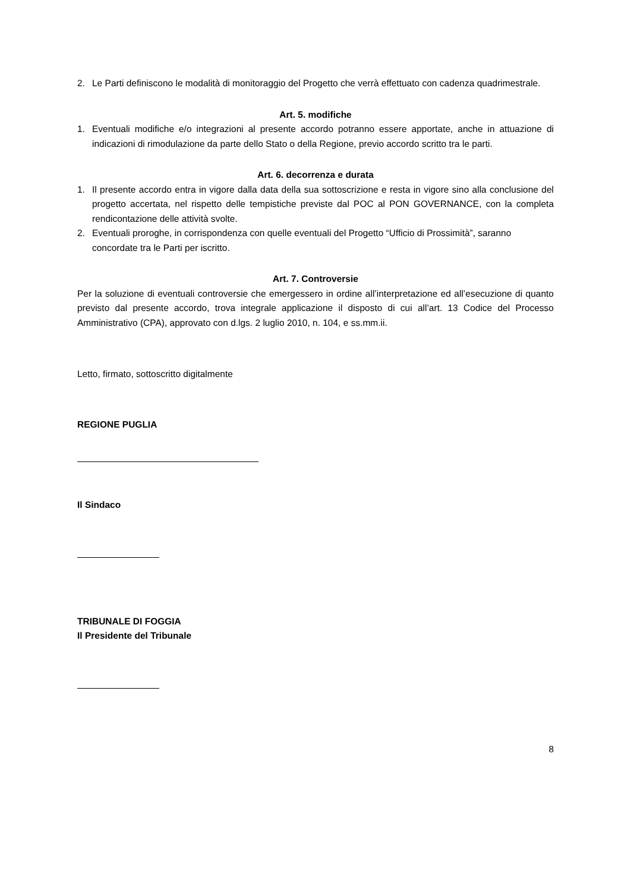2. Le Parti definiscono le modalità di monitoraggio del Progetto che verrà effettuato con cadenza quadrimestrale.
Art. 5. modifiche
1. Eventuali modifiche e/o integrazioni al presente accordo potranno essere apportate, anche in attuazione di indicazioni di rimodulazione da parte dello Stato o della Regione, previo accordo scritto tra le parti.
Art. 6. decorrenza e durata
1. Il presente accordo entra in vigore dalla data della sua sottoscrizione e resta in vigore sino alla conclusione del progetto accertata, nel rispetto delle tempistiche previste dal POC al PON GOVERNANCE, con la completa rendicontazione delle attività svolte.
2. Eventuali proroghe, in corrispondenza con quelle eventuali del Progetto “Ufficio di Prossimità”, saranno concordate tra le Parti per iscritto.
Art. 7. Controversie
Per la soluzione di eventuali controversie che emergessero in ordine all’interpretazione ed all’esecuzione di quanto previsto dal presente accordo, trova integrale applicazione il disposto di cui all’art. 13 Codice del Processo Amministrativo (CPA), approvato con d.lgs. 2 luglio 2010, n. 104, e ss.mm.ii.
Letto, firmato, sottoscritto digitalmente
REGIONE PUGLIA
Il Sindaco
TRIBUNALE DI FOGGIA
Il Presidente del Tribunale
8